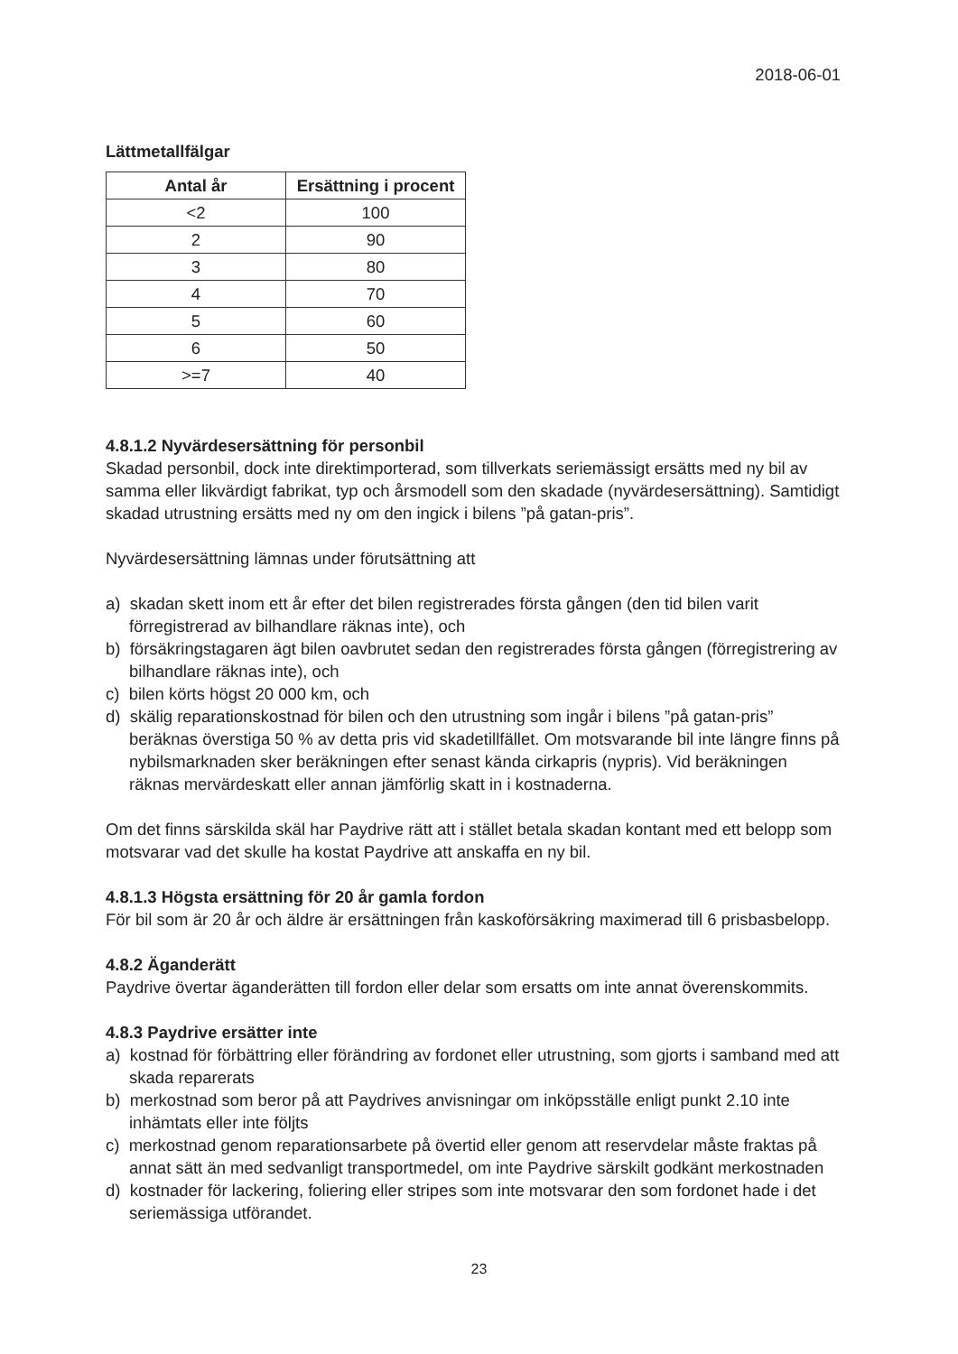2018-06-01
Lättmetallfälgar
| Antal år | Ersättning i procent |
| --- | --- |
| <2 | 100 |
| 2 | 90 |
| 3 | 80 |
| 4 | 70 |
| 5 | 60 |
| 6 | 50 |
| >=7 | 40 |
4.8.1.2 Nyvärdesersättning för personbil
Skadad personbil, dock inte direktimporterad, som tillverkats seriemässigt ersätts med ny bil av samma eller likvärdigt fabrikat, typ och årsmodell som den skadade (nyvärdesersättning). Samtidigt skadad utrustning ersätts med ny om den ingick i bilens ”på gatan-pris”.
Nyvärdesersättning lämnas under förutsättning att
a) skadan skett inom ett år efter det bilen registrerades första gången (den tid bilen varit förregistrerad av bilhandlare räknas inte), och
b) försäkringstagaren ägt bilen oavbrutet sedan den registrerades första gången (förregistrering av bilhandlare räknas inte), och
c) bilen körts högst 20 000 km, och
d) skälig reparationskostnad för bilen och den utrustning som ingår i bilens ”på gatan-pris” beräknas överstiga 50 % av detta pris vid skadetillfället. Om motsvarande bil inte längre finns på nybilsmarknaden sker beräkningen efter senast kända cirkapris (nypris). Vid beräkningen räknas mervärdeskatt eller annan jämförlig skatt in i kostnaderna.
Om det finns särskilda skäl har Paydrive rätt att i stället betala skadan kontant med ett belopp som motsvarar vad det skulle ha kostat Paydrive att anskaffa en ny bil.
4.8.1.3 Högsta ersättning för 20 år gamla fordon
För bil som är 20 år och äldre är ersättningen från kaskoförsäkring maximerad till 6 prisbasbelopp.
4.8.2 Äganderätt
Paydrive övertar äganderätten till fordon eller delar som ersatts om inte annat överenskommits.
4.8.3 Paydrive ersätter inte
a) kostnad för förbättring eller förändring av fordonet eller utrustning, som gjorts i samband med att skada reparerats
b) merkostnad som beror på att Paydrives anvisningar om inköpsställe enligt punkt 2.10 inte inhämtats eller inte följts
c) merkostnad genom reparationsarbete på övertid eller genom att reservdelar måste fraktas på annat sätt än med sedvanligt transportmedel, om inte Paydrive särskilt godkänt merkostnaden
d) kostnader för lackering, foliering eller stripes som inte motsvarar den som fordonet hade i det seriemässiga utförandet.
23